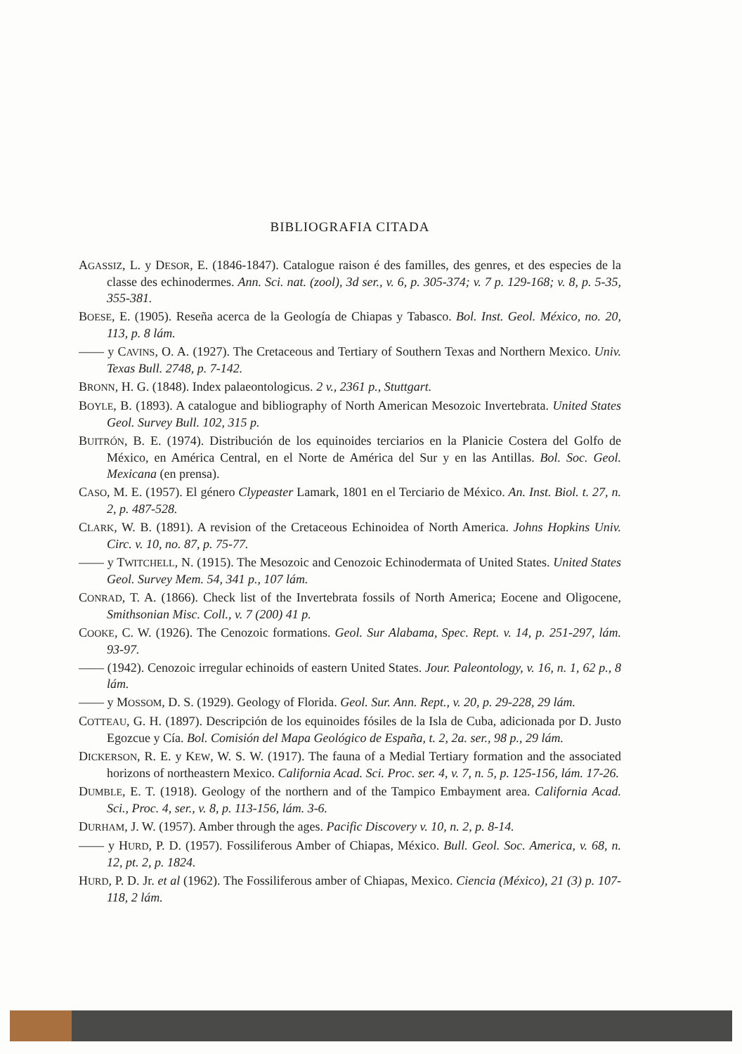BIBLIOGRAFIA CITADA
AGASSIZ, L. y DESOR, E. (1846-1847). Catalogue raison é des familles, des genres, et des especies de la classe des echinodermes. Ann. Sci. nat. (zool), 3d ser., v. 6, p. 305-374; v. 7 p. 129-168; v. 8, p. 5-35, 355-381.
BOESE, E. (1905). Reseña acerca de la Geología de Chiapas y Tabasco. Bol. Inst. Geol. México, no. 20, 113, p. 8 lám.
—— y CAVINS, O. A. (1927). The Cretaceous and Tertiary of Southern Texas and Northern Mexico. Univ. Texas Bull. 2748, p. 7-142.
BRONN, H. G. (1848). Index palaeontologicus. 2 v., 2361 p., Stuttgart.
BOYLE, B. (1893). A catalogue and bibliography of North American Mesozoic Invertebrata. United States Geol. Survey Bull. 102, 315 p.
BUITRÓN, B. E. (1974). Distribución de los equinoides terciarios en la Planicie Costera del Golfo de México, en América Central, en el Norte de América del Sur y en las Antillas. Bol. Soc. Geol. Mexicana (en prensa).
CASO, M. E. (1957). El género Clypeaster Lamark, 1801 en el Terciario de México. An. Inst. Biol. t. 27, n. 2, p. 487-528.
CLARK, W. B. (1891). A revision of the Cretaceous Echinoidea of North America. Johns Hopkins Univ. Circ. v. 10, no. 87, p. 75-77.
—— y TWITCHELL, N. (1915). The Mesozoic and Cenozoic Echinodermata of United States. United States Geol. Survey Mem. 54, 341 p., 107 lám.
CONRAD, T. A. (1866). Check list of the Invertebrata fossils of North America; Eocene and Oligocene, Smithsonian Misc. Coll., v. 7 (200) 41 p.
COOKE, C. W. (1926). The Cenozoic formations. Geol. Sur Alabama, Spec. Rept. v. 14, p. 251-297, lám. 93-97.
—— (1942). Cenozoic irregular echinoids of eastern United States. Jour. Paleontology, v. 16, n. 1, 62 p., 8 lám.
—— y MOSSOM, D. S. (1929). Geology of Florida. Geol. Sur. Ann. Rept., v. 20, p. 29-228, 29 lám.
COTTEAU, G. H. (1897). Descripción de los equinoides fósiles de la Isla de Cuba, adicionada por D. Justo Egozcue y Cía. Bol. Comisión del Mapa Geológico de España, t. 2, 2a. ser., 98 p., 29 lám.
DICKERSON, R. E. y KEW, W. S. W. (1917). The fauna of a Medial Tertiary formation and the associated horizons of northeastern Mexico. California Acad. Sci. Proc. ser. 4, v. 7, n. 5, p. 125-156, lám. 17-26.
DUMBLE, E. T. (1918). Geology of the northern and of the Tampico Embayment area. California Acad. Sci., Proc. 4, ser., v. 8, p. 113-156, lám. 3-6.
DURHAM, J. W. (1957). Amber through the ages. Pacific Discovery v. 10, n. 2, p. 8-14.
—— y HURD, P. D. (1957). Fossiliferous Amber of Chiapas, México. Bull. Geol. Soc. America, v. 68, n. 12, pt. 2, p. 1824.
HURD, P. D. Jr. et al (1962). The Fossiliferous amber of Chiapas, Mexico. Ciencia (México), 21 (3) p. 107-118, 2 lám.